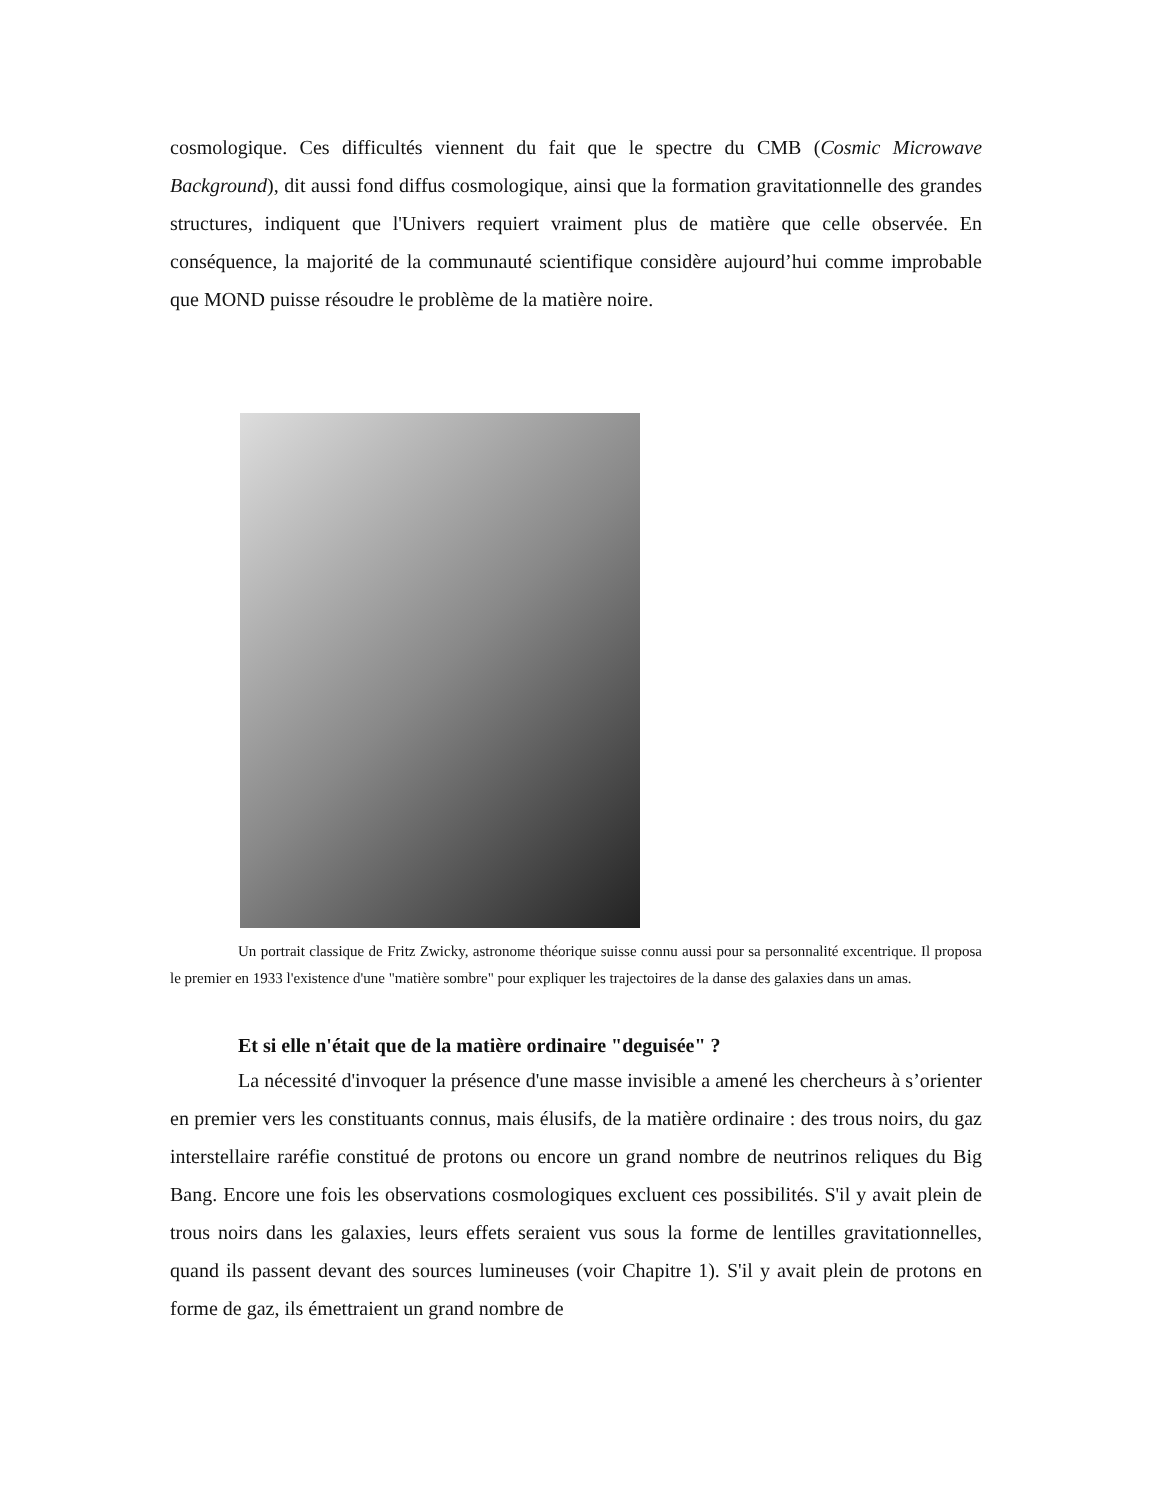cosmologique. Ces difficultés viennent du fait que le spectre du CMB (Cosmic Microwave Background), dit aussi fond diffus cosmologique, ainsi que la formation gravitationnelle des grandes structures, indiquent que l'Univers requiert vraiment plus de matière que celle observée. En conséquence, la majorité de la communauté scientifique considère aujourd’hui comme improbable que MOND puisse résoudre le problème de la matière noire.
Un portrait classique de Fritz Zwicky, astronome théorique suisse connu aussi pour sa personnalité excentrique. Il proposa le premier en 1933 l'existence d'une "matière sombre" pour expliquer les trajectoires de la danse des galaxies dans un amas.
Et si elle n'était que de la matière ordinaire "deguisée" ?
La nécessité d'invoquer la présence d'une masse invisible a amené les chercheurs à s’orienter en premier vers les constituants connus, mais élusifs, de la matière ordinaire : des trous noirs, du gaz interstellaire raréfie constitué de protons ou encore un grand nombre de neutrinos reliques du Big Bang. Encore une fois les observations cosmologiques excluent ces possibilités. S'il y avait plein de trous noirs dans les galaxies, leurs effets seraient vus sous la forme de lentilles gravitationnelles, quand ils passent devant des sources lumineuses (voir Chapitre 1). S'il y avait plein de protons en forme de gaz, ils émettraient un grand nombre de